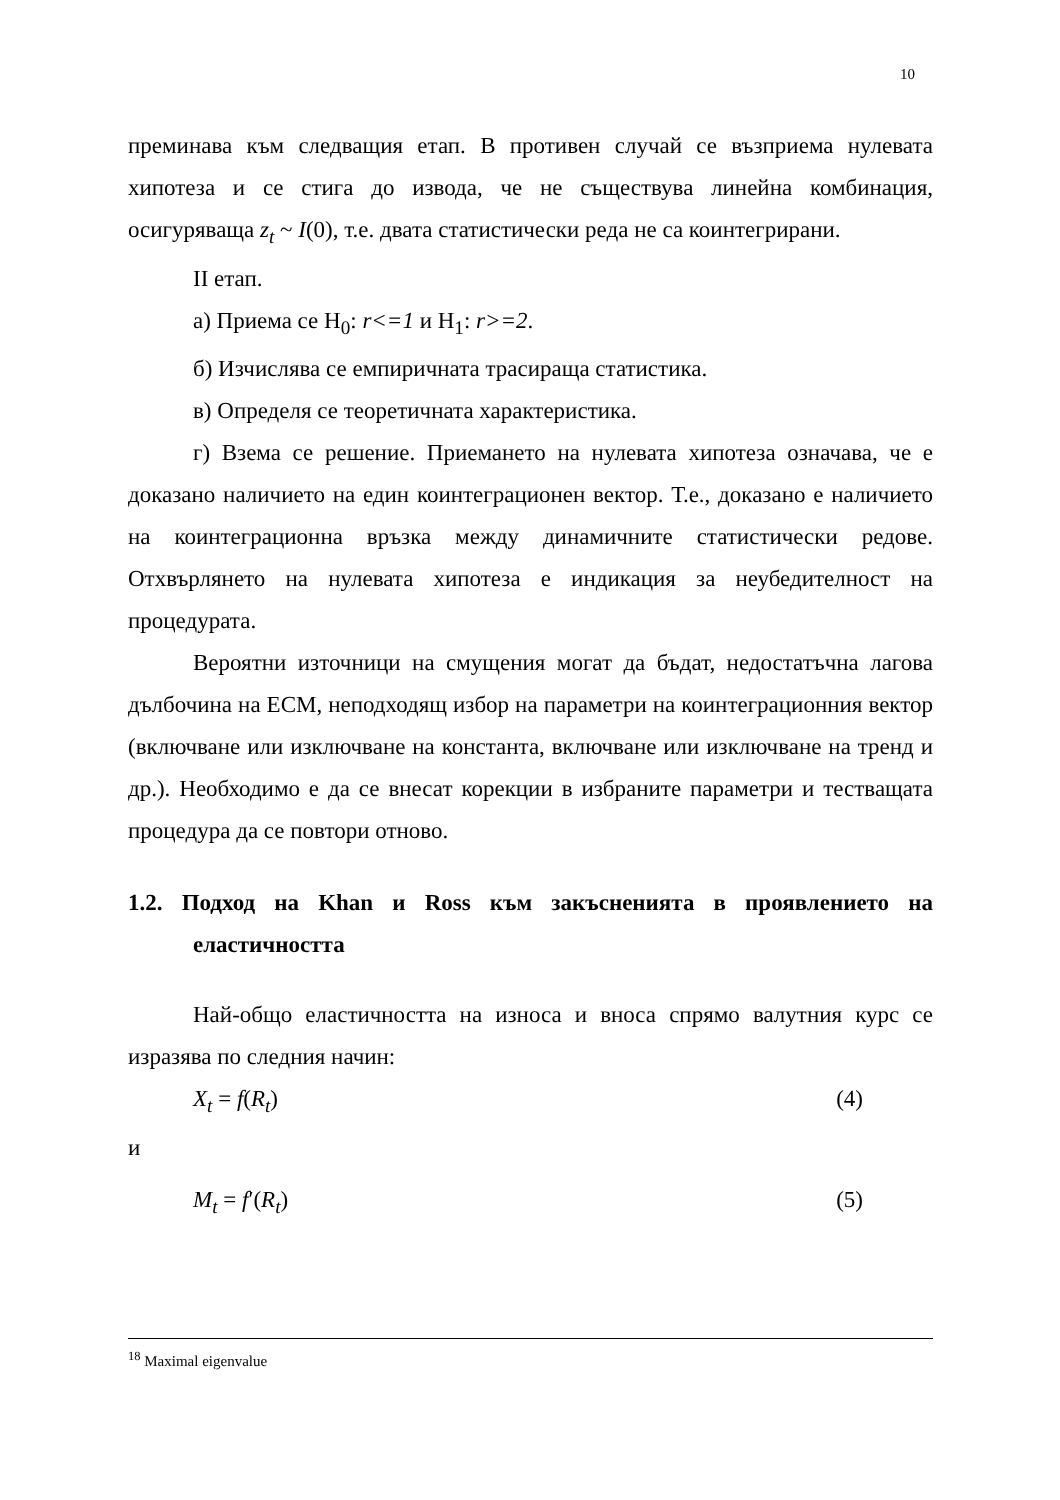10
преминава към следващия етап. В противен случай се възприема нулевата хипотеза и се стига до извода, че не съществува линейна комбинация, осигуряваща z<sub>t</sub> ~ I(0), т.е. двата статистически реда не са коинтегрирани.
II етап.
а) Приема се H<sub>0</sub>: r<=1 и H<sub>1</sub>: r>=2.
б) Изчислява се емпиричната трасираща статистика.
в) Определя се теоретичната характеристика.
г) Взема се решение. Приемането на нулевата хипотеза означава, че е доказано наличието на един коинтеграционен вектор. Т.е., доказано е наличието на коинтеграционна връзка между динамичните статистически редове. Отхвърлянето на нулевата хипотеза е индикация за неубедителност на процедурата.
Вероятни източници на смущения могат да бъдат, недостатъчна лагова дълбочина на ECM, неподходящ избор на параметри на коинтеграционния вектор (включване или изключване на константа, включване или изключване на тренд и др.). Необходимо е да се внесат корекции в избраните параметри и тестващата процедура да се повтори отново.
1.2. Подход на Khan и Ross към закъсненията в проявлението на еластичността
Най-общо еластичността на износа и вноса спрямо валутния курс се изразява по следния начин:
X<sub>t</sub> = f(R<sub>t</sub>) (4)
и
M<sub>t</sub> = f′(R<sub>t</sub>) (5)
<sup>18</sup> Maximal eigenvalue